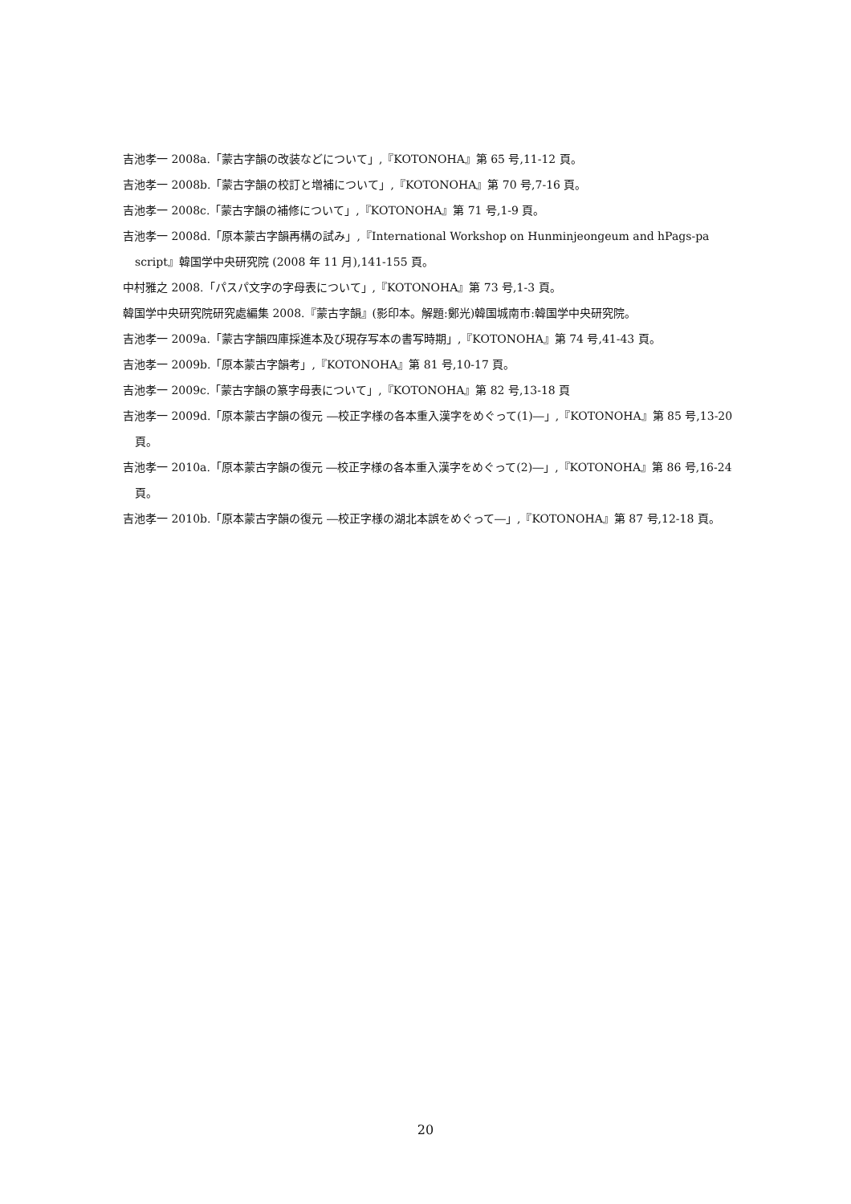吉池孝一 2008a.「蒙古字韻の改装などについて」,『KOTONOHA』第 65 号,11-12 頁。
吉池孝一 2008b.「蒙古字韻の校訂と増補について」,『KOTONOHA』第 70 号,7-16 頁。
吉池孝一 2008c.「蒙古字韻の補修について」,『KOTONOHA』第 71 号,1-9 頁。
吉池孝一 2008d.「原本蒙古字韻再構の試み」,『International Workshop on Hunminjeongeum and hPags-pa script』韓国学中央研究院 (2008 年 11 月),141-155 頁。
中村雅之 2008.「パスパ文字の字母表について」,『KOTONOHA』第 73 号,1-3 頁。
韓国学中央研究院研究處編集 2008.『蒙古字韻』(影印本。解題:鄭光)韓国城南市:韓国学中央研究院。
吉池孝一 2009a.「蒙古字韻四庫採進本及び現存写本の書写時期」,『KOTONOHA』第 74 号,41-43 頁。
吉池孝一 2009b.「原本蒙古字韻考」,『KOTONOHA』第 81 号,10-17 頁。
吉池孝一 2009c.「蒙古字韻の篆字母表について」,『KOTONOHA』第 82 号,13-18 頁
吉池孝一 2009d.「原本蒙古字韻の復元 ―校正字様の各本重入漢字をめぐって(1)―」,『KOTONOHA』第 85 号,13-20 頁。
吉池孝一 2010a.「原本蒙古字韻の復元 ―校正字様の各本重入漢字をめぐって(2)―」,『KOTONOHA』第 86 号,16-24 頁。
吉池孝一 2010b.「原本蒙古字韻の復元 ―校正字様の湖北本誤をめぐって―」,『KOTONOHA』第 87 号,12-18 頁。
20